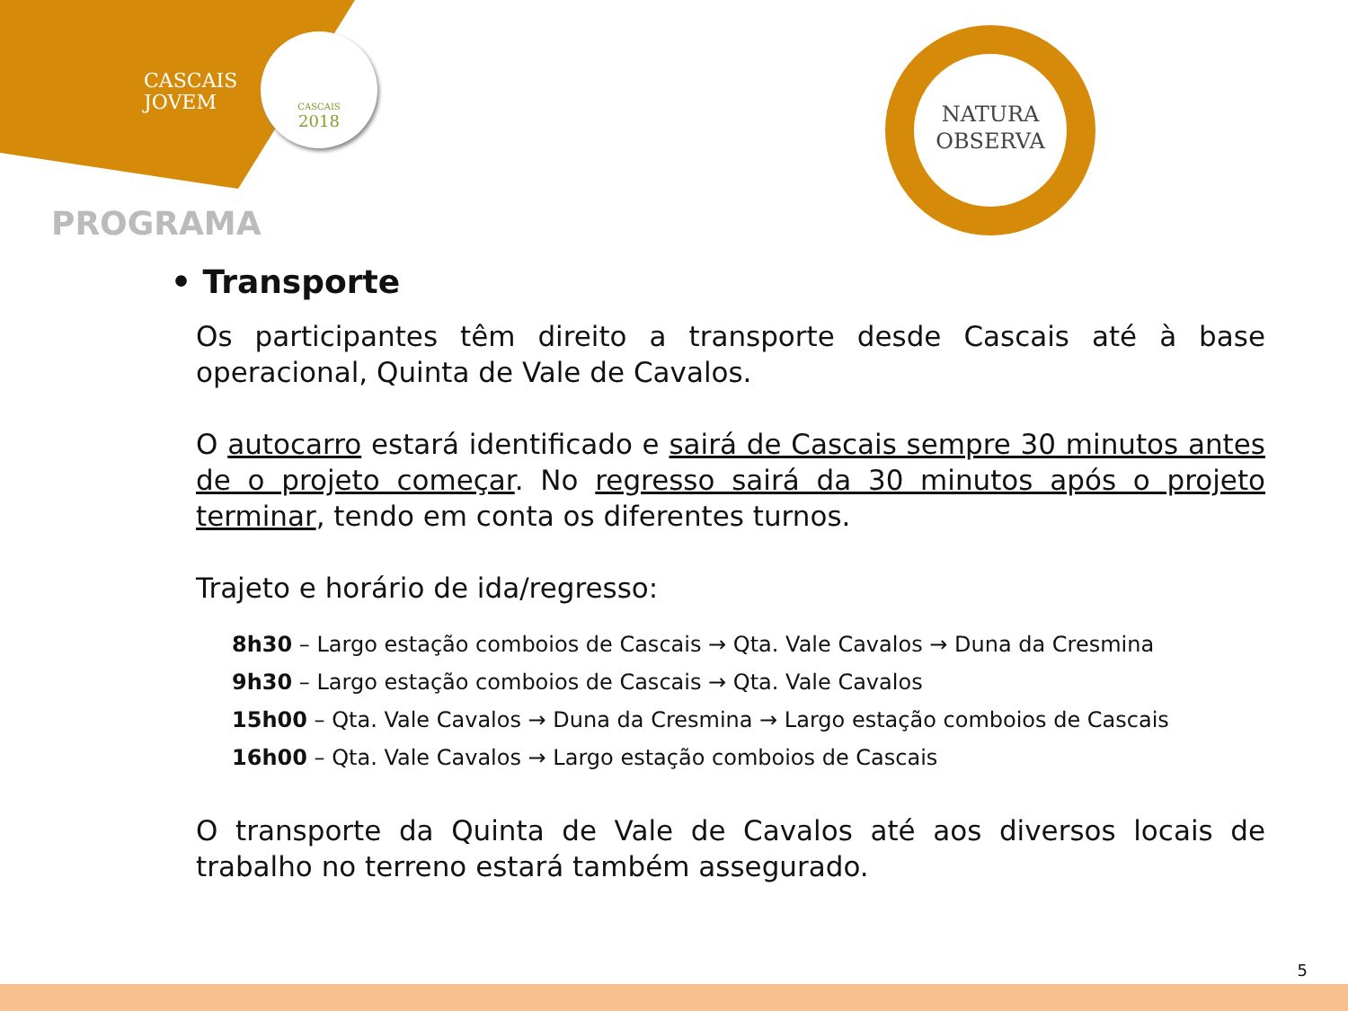CASCAIS
JOVEM
CASCAIS
2018
NATURA
OBSERVA
PROGRAMA
• Transporte
Os participantes têm direito a transporte desde Cascais até à base operacional, Quinta de Vale de Cavalos.
O autocarro estará identificado e sairá de Cascais sempre 30 minutos antes de o projeto começar. No regresso sairá da 30 minutos após o projeto terminar, tendo em conta os diferentes turnos.
Trajeto e horário de ida/regresso:
8h30 – Largo estação comboios de Cascais → Qta. Vale Cavalos → Duna da Cresmina
9h30 – Largo estação comboios de Cascais → Qta. Vale Cavalos
15h00 – Qta. Vale Cavalos → Duna da Cresmina → Largo estação comboios de Cascais
16h00 – Qta. Vale Cavalos → Largo estação comboios de Cascais
O transporte da Quinta de Vale de Cavalos até aos diversos locais de trabalho no terreno estará também assegurado.
5